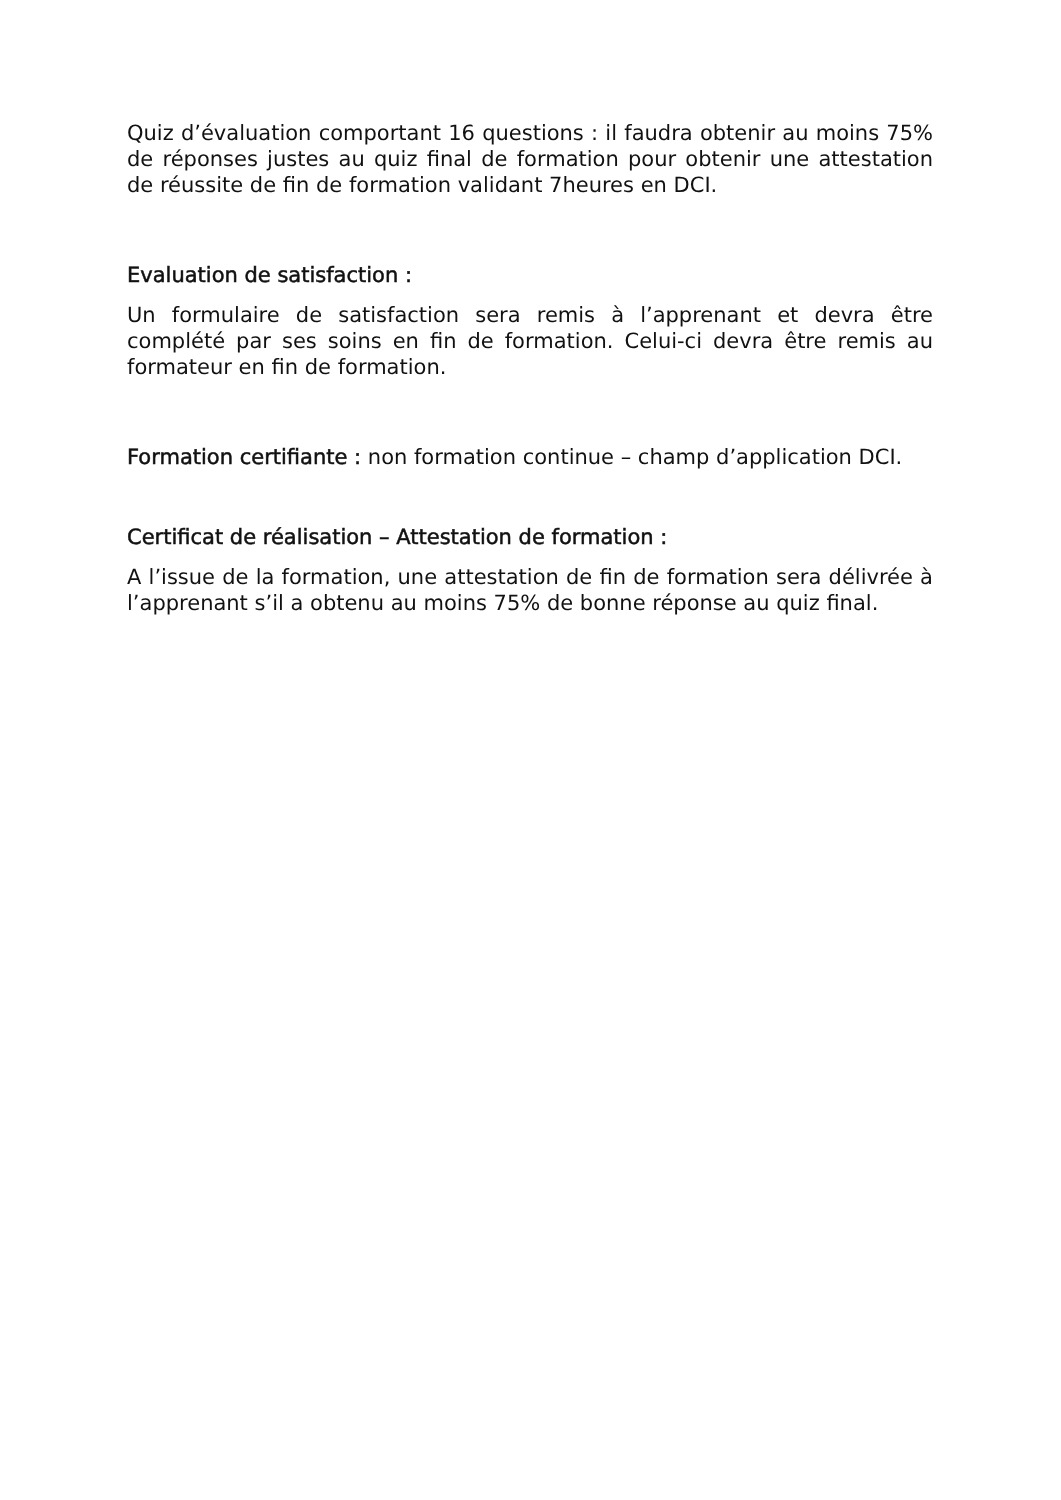Quiz d’évaluation comportant 16 questions : il faudra obtenir au moins 75% de réponses justes au quiz final de formation pour obtenir une attestation de réussite de fin de formation validant 7heures en DCI.
Evaluation de satisfaction :
Un formulaire de satisfaction sera remis à l’apprenant et devra être complété par ses soins en fin de formation. Celui-ci devra être remis au formateur en fin de formation.
Formation certifiante : non formation continue – champ d’application DCI.
Certificat de réalisation – Attestation de formation :
A l’issue de la formation, une attestation de fin de formation sera délivrée à l’apprenant s’il a obtenu au moins 75% de bonne réponse au quiz final.